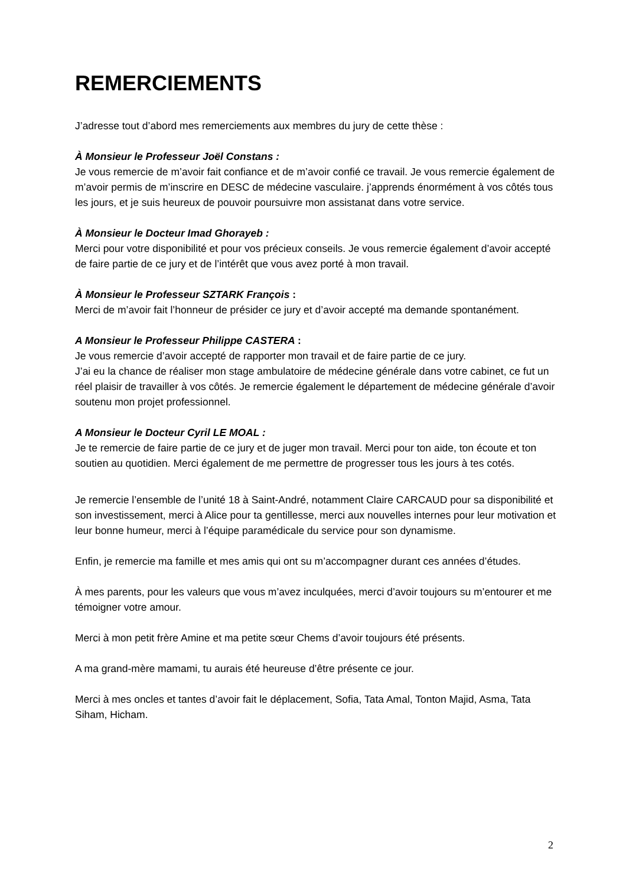REMERCIEMENTS
J’adresse tout d’abord mes remerciements aux membres du jury de cette thèse :
À Monsieur le Professeur Joël Constans :
Je vous remercie de m’avoir fait confiance et de m’avoir confié ce travail. Je vous remercie également de m’avoir permis de m’inscrire en DESC de médecine vasculaire. j’apprends énormément à vos côtés tous les jours, et je suis heureux de pouvoir poursuivre mon assistanat dans votre service.
À Monsieur le Docteur Imad Ghorayeb :
Merci pour votre disponibilité et pour vos précieux conseils. Je vous remercie également d’avoir accepté de faire partie de ce jury et de l’intérêt que vous avez porté à mon travail.
À Monsieur le Professeur SZTARK François :
Merci de m’avoir fait l’honneur de présider ce jury et d’avoir accepté ma demande spontanément.
A Monsieur le Professeur Philippe CASTERA :
Je vous remercie d’avoir accepté de rapporter mon travail et de faire partie de ce jury.
J’ai eu la chance de réaliser mon stage ambulatoire de médecine générale dans votre cabinet, ce fut un réel plaisir de travailler à vos côtés. Je remercie également le département de médecine générale d’avoir soutenu mon projet professionnel.
A Monsieur le Docteur Cyril LE MOAL :
Je te remercie de faire partie de ce jury et de juger mon travail. Merci pour ton aide, ton écoute et ton soutien au quotidien. Merci également de me permettre de progresser tous les jours à tes cotés.
Je remercie l’ensemble de l’unité 18 à Saint-André, notamment Claire CARCAUD pour sa disponibilité et son investissement, merci à Alice pour ta gentillesse, merci aux nouvelles internes pour leur motivation et leur bonne humeur, merci à l’équipe paramédicale du service pour son dynamisme.
Enfin, je remercie ma famille et mes amis qui ont su m’accompagner durant ces années d’études.
À mes parents, pour les valeurs que vous m’avez inculquées, merci d’avoir toujours su m’entourer et me témoigner votre amour.
Merci à mon petit frère Amine et ma petite sœur Chems d’avoir toujours été présents.
A ma grand-mère mamami, tu aurais été heureuse d’être présente ce jour.
Merci à mes oncles et tantes d’avoir fait le déplacement, Sofia, Tata Amal, Tonton Majid, Asma, Tata Siham, Hicham.
2